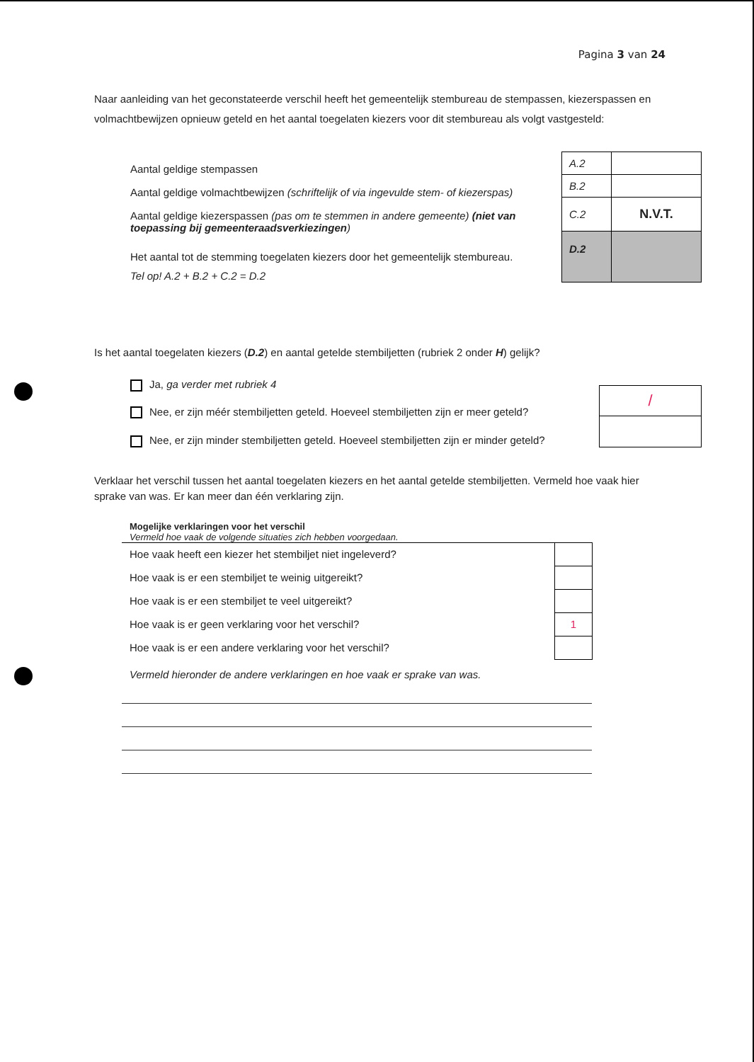Pagina 3 van 24
Naar aanleiding van het geconstateerde verschil heeft het gemeentelijk stembureau de stempassen, kiezerspassen en volmachtbewijzen opnieuw geteld en het aantal toegelaten kiezers voor dit stembureau als volgt vastgesteld:
Aantal geldige stempassen
Aantal geldige volmachtbewijzen (schriftelijk of via ingevulde stem- of kiezerspas)
Aantal geldige kiezerspassen (pas om te stemmen in andere gemeente) (niet van toepassing bij gemeenteraadsverkiezingen)
Het aantal tot de stemming toegelaten kiezers door het gemeentelijk stembureau.
Tel op! A.2 + B.2 + C.2 = D.2
| A.2 | |
| B.2 | |
| C.2 | N.V.T. |
| D.2 | |
Is het aantal toegelaten kiezers (D.2) en aantal getelde stembiljetten (rubriek 2 onder H) gelijk?
Ja, ga verder met rubriek 4
Nee, er zijn méér stembiljetten geteld. Hoeveel stembiljetten zijn er meer geteld?
Nee, er zijn minder stembiljetten geteld. Hoeveel stembiljetten zijn er minder geteld?
| / |
Verklaar het verschil tussen het aantal toegelaten kiezers en het aantal getelde stembiljetten. Vermeld hoe vaak hier sprake van was. Er kan meer dan één verklaring zijn.
Mogelijke verklaringen voor het verschil
Vermeld hoe vaak de volgende situaties zich hebben voorgedaan.
| Hoe vaak heeft een kiezer het stembiljet niet ingeleverd? | |
| Hoe vaak is er een stembiljet te weinig uitgereikt? | |
| Hoe vaak is er een stembiljet te veel uitgereikt? | |
| Hoe vaak is er geen verklaring voor het verschil? | 1 |
| Hoe vaak is er een andere verklaring voor het verschil? | |
Vermeld hieronder de andere verklaringen en hoe vaak er sprake van was.